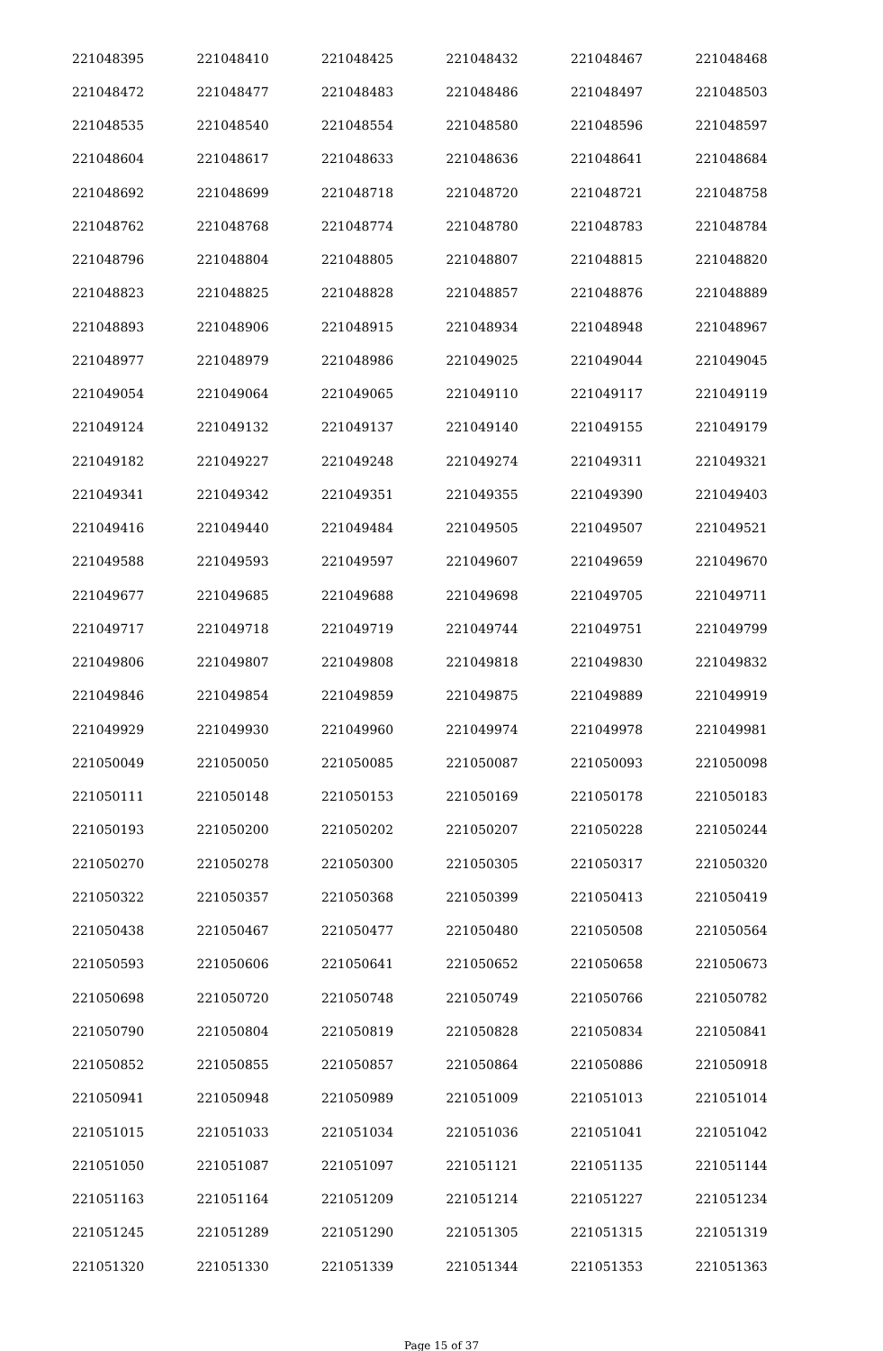| 221048395 | 221048410 | 221048425 | 221048432 | 221048467 | 221048468 |
| 221048472 | 221048477 | 221048483 | 221048486 | 221048497 | 221048503 |
| 221048535 | 221048540 | 221048554 | 221048580 | 221048596 | 221048597 |
| 221048604 | 221048617 | 221048633 | 221048636 | 221048641 | 221048684 |
| 221048692 | 221048699 | 221048718 | 221048720 | 221048721 | 221048758 |
| 221048762 | 221048768 | 221048774 | 221048780 | 221048783 | 221048784 |
| 221048796 | 221048804 | 221048805 | 221048807 | 221048815 | 221048820 |
| 221048823 | 221048825 | 221048828 | 221048857 | 221048876 | 221048889 |
| 221048893 | 221048906 | 221048915 | 221048934 | 221048948 | 221048967 |
| 221048977 | 221048979 | 221048986 | 221049025 | 221049044 | 221049045 |
| 221049054 | 221049064 | 221049065 | 221049110 | 221049117 | 221049119 |
| 221049124 | 221049132 | 221049137 | 221049140 | 221049155 | 221049179 |
| 221049182 | 221049227 | 221049248 | 221049274 | 221049311 | 221049321 |
| 221049341 | 221049342 | 221049351 | 221049355 | 221049390 | 221049403 |
| 221049416 | 221049440 | 221049484 | 221049505 | 221049507 | 221049521 |
| 221049588 | 221049593 | 221049597 | 221049607 | 221049659 | 221049670 |
| 221049677 | 221049685 | 221049688 | 221049698 | 221049705 | 221049711 |
| 221049717 | 221049718 | 221049719 | 221049744 | 221049751 | 221049799 |
| 221049806 | 221049807 | 221049808 | 221049818 | 221049830 | 221049832 |
| 221049846 | 221049854 | 221049859 | 221049875 | 221049889 | 221049919 |
| 221049929 | 221049930 | 221049960 | 221049974 | 221049978 | 221049981 |
| 221050049 | 221050050 | 221050085 | 221050087 | 221050093 | 221050098 |
| 221050111 | 221050148 | 221050153 | 221050169 | 221050178 | 221050183 |
| 221050193 | 221050200 | 221050202 | 221050207 | 221050228 | 221050244 |
| 221050270 | 221050278 | 221050300 | 221050305 | 221050317 | 221050320 |
| 221050322 | 221050357 | 221050368 | 221050399 | 221050413 | 221050419 |
| 221050438 | 221050467 | 221050477 | 221050480 | 221050508 | 221050564 |
| 221050593 | 221050606 | 221050641 | 221050652 | 221050658 | 221050673 |
| 221050698 | 221050720 | 221050748 | 221050749 | 221050766 | 221050782 |
| 221050790 | 221050804 | 221050819 | 221050828 | 221050834 | 221050841 |
| 221050852 | 221050855 | 221050857 | 221050864 | 221050886 | 221050918 |
| 221050941 | 221050948 | 221050989 | 221051009 | 221051013 | 221051014 |
| 221051015 | 221051033 | 221051034 | 221051036 | 221051041 | 221051042 |
| 221051050 | 221051087 | 221051097 | 221051121 | 221051135 | 221051144 |
| 221051163 | 221051164 | 221051209 | 221051214 | 221051227 | 221051234 |
| 221051245 | 221051289 | 221051290 | 221051305 | 221051315 | 221051319 |
| 221051320 | 221051330 | 221051339 | 221051344 | 221051353 | 221051363 |
Page 15 of 37